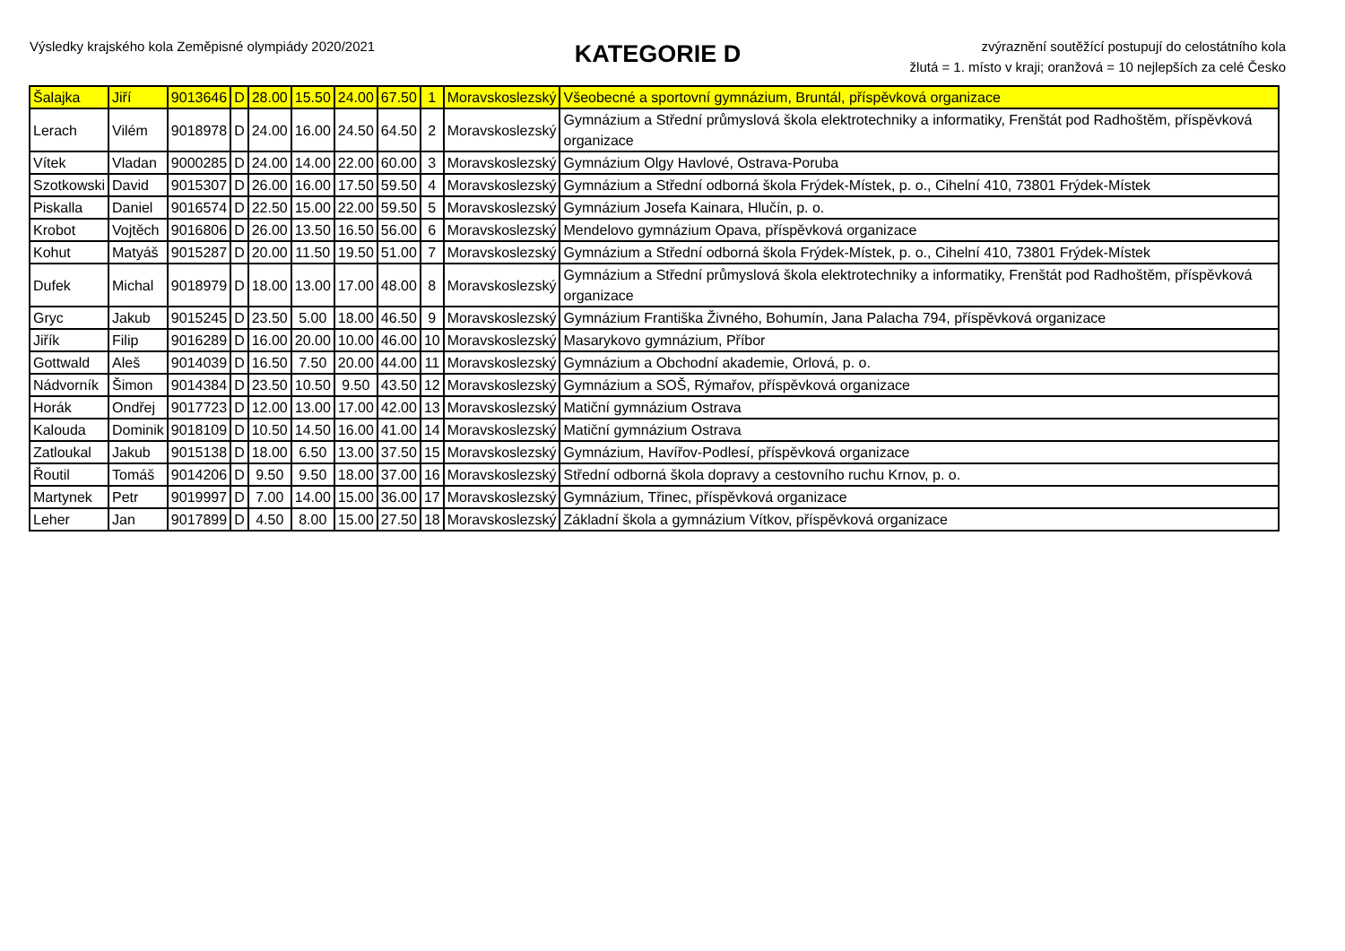Výsledky krajského kola Zeměpisné olympiády 2020/2021
KATEGORIE D
zvýraznění soutěžící postupují do celostátního kola
žlutá = 1. místo v kraji; oranžová = 10 nejlepších za celé Česko
| Šalajka | Jiří | 9013646 | D | 28.00 | 15.50 | 24.00 | 67.50 | 1 | Moravskoslezský | Všeobecné a sportovní gymnázium, Bruntál, příspěvková organizace |
| Lerach | Vilém | 9018978 | D | 24.00 | 16.00 | 24.50 | 64.50 | 2 | Moravskoslezský | Gymnázium a Střední průmyslová škola elektrotechniky a informatiky, Frenštát pod Radhoštěm, příspěvková organizace |
| Vítek | Vladan | 9000285 | D | 24.00 | 14.00 | 22.00 | 60.00 | 3 | Moravskoslezský | Gymnázium Olgy Havlové, Ostrava-Poruba |
| Szotkowski | David | 9015307 | D | 26.00 | 16.00 | 17.50 | 59.50 | 4 | Moravskoslezský | Gymnázium a Střední odborná škola Frýdek-Místek, p. o., Cihelní 410, 73801 Frýdek-Místek |
| Piskalla | Daniel | 9016574 | D | 22.50 | 15.00 | 22.00 | 59.50 | 5 | Moravskoslezský | Gymnázium Josefa Kainara, Hlučín, p. o. |
| Krobot | Vojtěch | 9016806 | D | 26.00 | 13.50 | 16.50 | 56.00 | 6 | Moravskoslezský | Mendelovo gymnázium Opava, příspěvková organizace |
| Kohut | Matyáš | 9015287 | D | 20.00 | 11.50 | 19.50 | 51.00 | 7 | Moravskoslezský | Gymnázium a Střední odborná škola Frýdek-Místek, p. o., Cihelní 410, 73801 Frýdek-Místek |
| Dufek | Michal | 9018979 | D | 18.00 | 13.00 | 17.00 | 48.00 | 8 | Moravskoslezský | Gymnázium a Střední průmyslová škola elektrotechniky a informatiky, Frenštát pod Radhoštěm, příspěvková organizace |
| Gryc | Jakub | 9015245 | D | 23.50 | 5.00 | 18.00 | 46.50 | 9 | Moravskoslezský | Gymnázium Františka Živného, Bohumín, Jana Palacha 794, příspěvková organizace |
| Jiřík | Filip | 9016289 | D | 16.00 | 20.00 | 10.00 | 46.00 | 10 | Moravskoslezský | Masarykovo gymnázium, Příbor |
| Gottwald | Aleš | 9014039 | D | 16.50 | 7.50 | 20.00 | 44.00 | 11 | Moravskoslezský | Gymnázium a Obchodní akademie, Orlová, p. o. |
| Nádvorník | Šimon | 9014384 | D | 23.50 | 10.50 | 9.50 | 43.50 | 12 | Moravskoslezský | Gymnázium a SOŠ, Rýmařov, příspěvková organizace |
| Horák | Ondřej | 9017723 | D | 12.00 | 13.00 | 17.00 | 42.00 | 13 | Moravskoslezský | Matiční gymnázium Ostrava |
| Kalouda | Dominik | 9018109 | D | 10.50 | 14.50 | 16.00 | 41.00 | 14 | Moravskoslezský | Matiční gymnázium Ostrava |
| Zatloukal | Jakub | 9015138 | D | 18.00 | 6.50 | 13.00 | 37.50 | 15 | Moravskoslezský | Gymnázium, Havířov-Podlesí, příspěvková organizace |
| Řoutil | Tomáš | 9014206 | D | 9.50 | 9.50 | 18.00 | 37.00 | 16 | Moravskoslezský | Střední odborná škola dopravy a cestovního ruchu Krnov, p. o. |
| Martynek | Petr | 9019997 | D | 7.00 | 14.00 | 15.00 | 36.00 | 17 | Moravskoslezský | Gymnázium, Třinec, příspěvková organizace |
| Leher | Jan | 9017899 | D | 4.50 | 8.00 | 15.00 | 27.50 | 18 | Moravskoslezský | Základní škola a gymnázium Vítkov, příspěvková organizace |